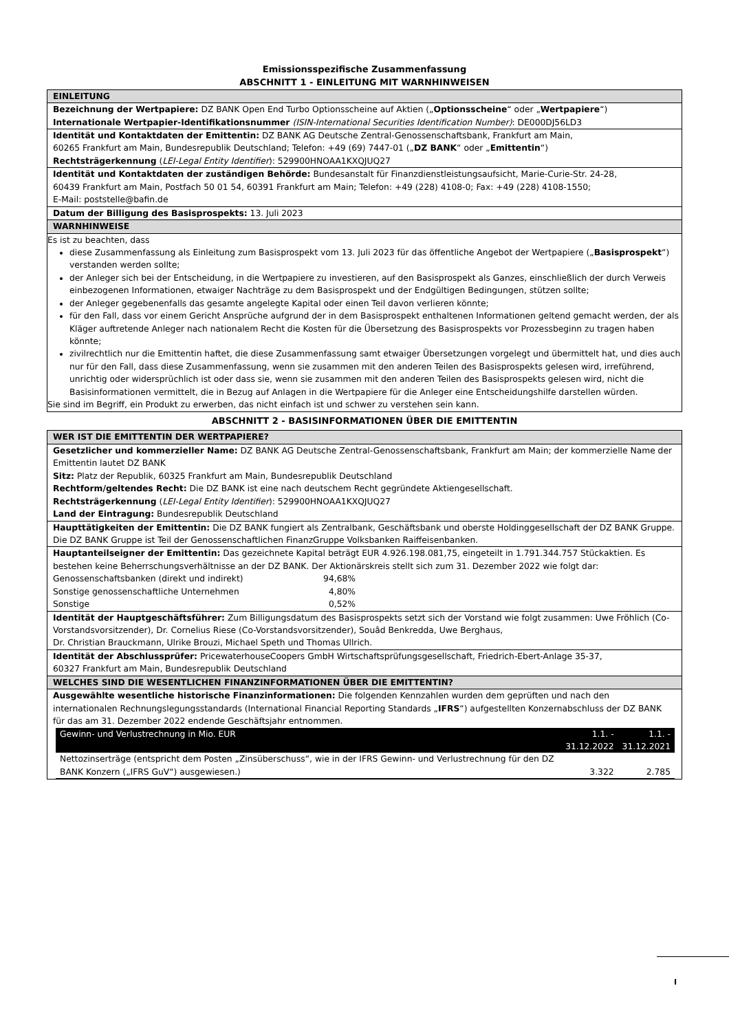Emissionsspezifische Zusammenfassung
ABSCHNITT 1 - EINLEITUNG MIT WARNHINWEISEN
EINLEITUNG
Bezeichnung der Wertpapiere: DZ BANK Open End Turbo Optionsscheine auf Aktien („Optionsscheine“ oder „Wertpapiere“)
Internationale Wertpapier-Identifikationsnummer (ISIN-International Securities Identification Number): DE000DJ56LD3
Identität und Kontaktdaten der Emittentin: DZ BANK AG Deutsche Zentral-Genossenschaftsbank, Frankfurt am Main,
60265 Frankfurt am Main, Bundesrepublik Deutschland; Telefon: +49 (69) 7447-01 („DZ BANK“ oder „Emittentin“)
Rechtsträgerkennung (LEI-Legal Entity Identifier): 529900HNOAA1KXQJUQ27
Identität und Kontaktdaten der zuständigen Behörde: Bundesanstalt für Finanzdienstleistungsaufsicht, Marie-Curie-Str. 24-28,
60439 Frankfurt am Main, Postfach 50 01 54, 60391 Frankfurt am Main; Telefon: +49 (228) 4108-0; Fax: +49 (228) 4108-1550;
E-Mail: poststelle@bafin.de
Datum der Billigung des Basisprospekts: 13. Juli 2023
WARNHINWEISE
Es ist zu beachten, dass
diese Zusammenfassung als Einleitung zum Basisprospekt vom 13. Juli 2023 für das öffentliche Angebot der Wertpapiere („Basisprospekt“) verstanden werden sollte;
der Anleger sich bei der Entscheidung, in die Wertpapiere zu investieren, auf den Basisprospekt als Ganzes, einschließlich der durch Verweis einbezogenen Informationen, etwaiger Nachträge zu dem Basisprospekt und der Endgültigen Bedingungen, stützen sollte;
der Anleger gegebenenfalls das gesamte angelegte Kapital oder einen Teil davon verlieren könnte;
für den Fall, dass vor einem Gericht Ansprüche aufgrund der in dem Basisprospekt enthaltenen Informationen geltend gemacht werden, der als Kläger auftretende Anleger nach nationalem Recht die Kosten für die Übersetzung des Basisprospekts vor Prozessbeginn zu tragen haben könnte;
zivilrechtlich nur die Emittentin haftet, die diese Zusammenfassung samt etwaiger Übersetzungen vorgelegt und übermittelt hat, und dies auch nur für den Fall, dass diese Zusammenfassung, wenn sie zusammen mit den anderen Teilen des Basisprospekts gelesen wird, irreführend, unrichtig oder widersprüchlich ist oder dass sie, wenn sie zusammen mit den anderen Teilen des Basisprospekts gelesen wird, nicht die Basisinformationen vermittelt, die in Bezug auf Anlagen in die Wertpapiere für die Anleger eine Entscheidungshilfe darstellen würden.
Sie sind im Begriff, ein Produkt zu erwerben, das nicht einfach ist und schwer zu verstehen sein kann.
ABSCHNITT 2 - BASISINFORMATIONEN ÜBER DIE EMITTENTIN
WER IST DIE EMITTENTIN DER WERTPAPIERE?
Gesetzlicher und kommerzieller Name: DZ BANK AG Deutsche Zentral-Genossenschaftsbank, Frankfurt am Main; der kommerzielle Name der Emittentin lautet DZ BANK
Sitz: Platz der Republik, 60325 Frankfurt am Main, Bundesrepublik Deutschland
Rechtform/geltendes Recht: Die DZ BANK ist eine nach deutschem Recht gegründete Aktiengesellschaft.
Rechtsträgerkennung (LEI-Legal Entity Identifier): 529900HNOAA1KXQJUQ27
Land der Eintragung: Bundesrepublik Deutschland
Haupttätigkeiten der Emittentin: Die DZ BANK fungiert als Zentralbank, Geschäftsbank und oberste Holdinggesellschaft der DZ BANK Gruppe. Die DZ BANK Gruppe ist Teil der Genossenschaftlichen FinanzGruppe Volksbanken Raiffeisenbanken.
Hauptanteilseigner der Emittentin: Das gezeichnete Kapital beträgt EUR 4.926.198.081,75, eingeteilt in 1.791.344.757 Stückaktien. Es bestehen keine Beherrschungsverhältnisse an der DZ BANK. Der Aktionärskreis stellt sich zum 31. Dezember 2022 wie folgt dar:
| Genossenschaftsbanken (direkt und indirekt) | 94,68% |
| Sonstige genossenschaftliche Unternehmen | 4,80% |
| Sonstige | 0,52% |
Identität der Hauptgeschäftsführer: Zum Billigungsdatum des Basisprospekts setzt sich der Vorstand wie folgt zusammen: Uwe Fröhlich (Co-Vorstandsvorsitzender), Dr. Cornelius Riese (Co-Vorstandsvorsitzender), Souâd Benkredda, Uwe Berghaus,
Dr. Christian Brauckmann, Ulrike Brouzi, Michael Speth und Thomas Ullrich.
Identität der Abschlussprüfer: PricewaterhouseCoopers GmbH Wirtschaftsprüfungsgesellschaft, Friedrich-Ebert-Anlage 35-37,
60327 Frankfurt am Main, Bundesrepublik Deutschland
WELCHES SIND DIE WESENTLICHEN FINANZINFORMATIONEN ÜBER DIE EMITTENTIN?
Ausgewählte wesentliche historische Finanzinformationen: Die folgenden Kennzahlen wurden dem geprüften und nach den internationalen Rechnungslegungsstandards (International Financial Reporting Standards „IFRS“) aufgestellten Konzernabschluss der DZ BANK für das am 31. Dezember 2022 endende Geschäftsjahr entnommen.
| Gewinn- und Verlustrechnung in Mio. EUR | 1.1. - 31.12.2022 | 1.1. - 31.12.2021 |
| --- | --- | --- |
| Nettozinserträge (entspricht dem Posten „Zinsüberschuss“, wie in der IFRS Gewinn- und Verlustrechnung für den DZ BANK Konzern („IFRS GuV“) ausgewiesen.) | 3.322 | 2.785 |
I